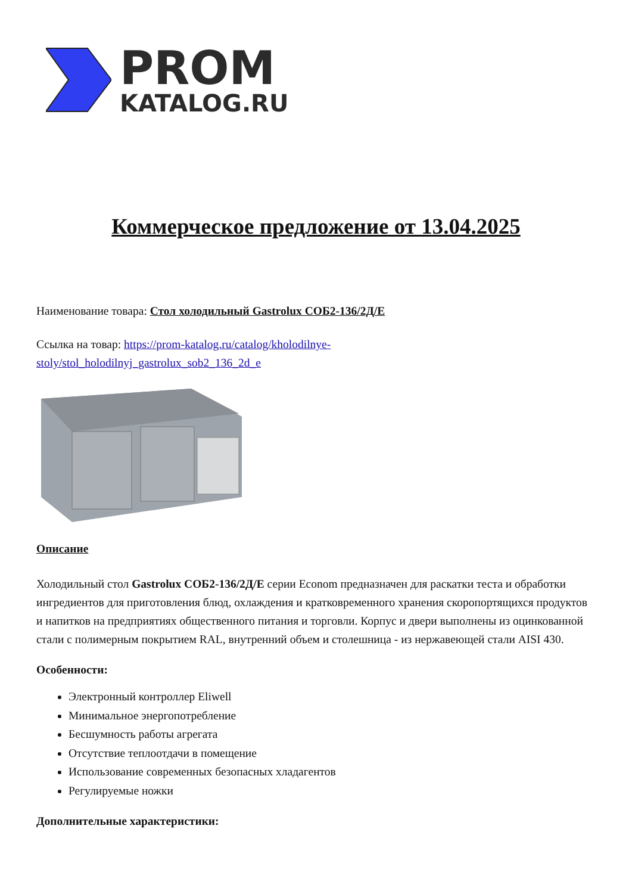PROM
KATALOG.RU
Коммерческое предложение от 13.04.2025
Наименование товара: Стол холодильный Gastrolux СОБ2-136/2Д/Е
Ссылка на товар: https://prom-katalog.ru/catalog/kholodilnye-
stoly/stol_holodilnyj_gastrolux_sob2_136_2d_e
Описание
Холодильный стол Gastrolux СОБ2-136/2Д/Е серии Econom предназначен для раскатки теста и обработки ингредиентов для приготовления блюд, охлаждения и кратковременного хранения скоропортящихся продуктов и напитков на предприятиях общественного питания и торговли. Корпус и двери выполнены из оцинкованной стали с полимерным покрытием RAL, внутренний объем и столешница - из нержавеющей стали AISI 430.
Особенности:
Электронный контроллер Eliwell
Минимальное энергопотребление
Бесшумность работы агрегата
Отсутствие теплоотдачи в помещение
Использование современных безопасных хладагентов
Регулируемые ножки
Дополнительные характеристики: